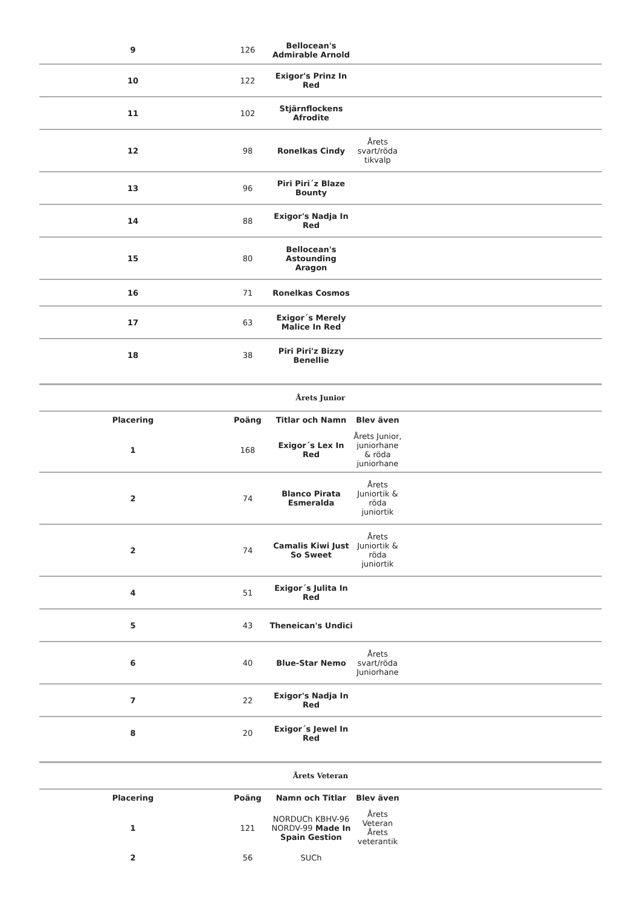| 9 | 126 | Bellocean's Admirable Arnold | | |
| 10 | 122 | Exigor's Prinz In Red | | |
| 11 | 102 | Stjärnflockens Afrodite | | |
| 12 | 98 | Ronelkas Cindy | Årets svart/röda tikvalp | |
| 13 | 96 | Piri Piri´z Blaze Bounty | | |
| 14 | 88 | Exigor's Nadja In Red | | |
| 15 | 80 | Bellocean's Astounding Aragon | | |
| 16 | 71 | Ronelkas Cosmos | | |
| 17 | 63 | Exigor´s Merely Malice In Red | | |
| 18 | 38 | Piri Piri'z Bizzy Benellie | | |
Årets Junior
| Placering | Poäng | Titlar och Namn | Blev även | |
| --- | --- | --- | --- | --- |
| 1 | 168 | Exigor´s Lex In Red | Årets Junior, juniorhane & röda juniorhane | |
| 2 | 74 | Blanco Pirata Esmeralda | Årets Juniortik & röda juniortik | |
| 2 | 74 | Camalis Kiwi Just So Sweet | Årets Juniortik & röda juniortik | |
| 4 | 51 | Exigor´s Julita In Red | | |
| 5 | 43 | Theneican's Undici | | |
| 6 | 40 | Blue-Star Nemo | Årets svart/röda Juniorhane | |
| 7 | 22 | Exigor's Nadja In Red | | |
| 8 | 20 | Exigor´s Jewel In Red | | |
Årets Veteran
| Placering | Poäng | Namn och Titlar | Blev även | |
| --- | --- | --- | --- | --- |
| 1 | 121 | NORDUCh KBHV-96 NORDV-99 Made In Spain Gestion | Årets Veteran Årets veterantik | |
| 2 | 56 | SUCh | | |